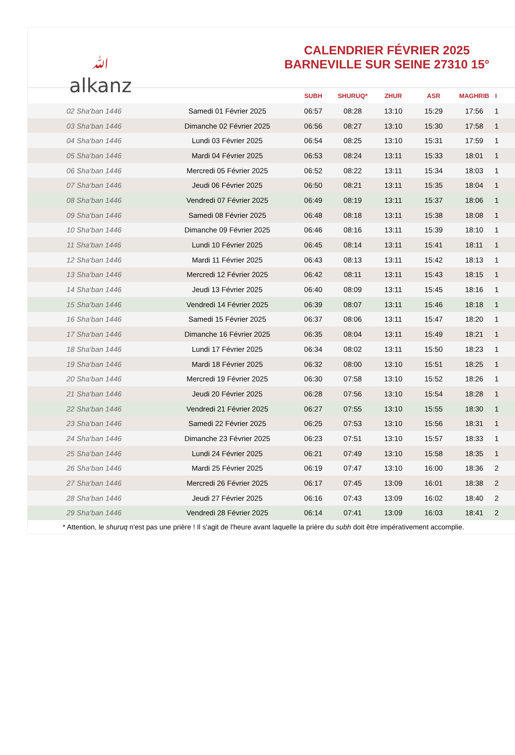ﷲalkanz
CALENDRIER FÉVRIER 2025
BARNEVILLE SUR SEINE 27310 15°
| | | SUBH | SHURUQ* | ZHUR | ASR | MAGHRIB | I |
| --- | --- | --- | --- | --- | --- | --- | --- |
| 02 Sha‘ban 1446 | Samedi 01 Février 2025 | 06:57 | 08:28 | 13:10 | 15:29 | 17:56 | 1 |
| 03 Sha‘ban 1446 | Dimanche 02 Février 2025 | 06:56 | 08:27 | 13:10 | 15:30 | 17:58 | 1 |
| 04 Sha‘ban 1446 | Lundi 03 Février 2025 | 06:54 | 08:25 | 13:10 | 15:31 | 17:59 | 1 |
| 05 Sha‘ban 1446 | Mardi 04 Février 2025 | 06:53 | 08:24 | 13:11 | 15:33 | 18:01 | 1 |
| 06 Sha‘ban 1446 | Mercredi 05 Février 2025 | 06:52 | 08:22 | 13:11 | 15:34 | 18:03 | 1 |
| 07 Sha‘ban 1446 | Jeudi 06 Février 2025 | 06:50 | 08:21 | 13:11 | 15:35 | 18:04 | 1 |
| 08 Sha‘ban 1446 | Vendredi 07 Février 2025 | 06:49 | 08:19 | 13:11 | 15:37 | 18:06 | 1 |
| 09 Sha‘ban 1446 | Samedi 08 Février 2025 | 06:48 | 08:18 | 13:11 | 15:38 | 18:08 | 1 |
| 10 Sha‘ban 1446 | Dimanche 09 Février 2025 | 06:46 | 08:16 | 13:11 | 15:39 | 18:10 | 1 |
| 11 Sha‘ban 1446 | Lundi 10 Février 2025 | 06:45 | 08:14 | 13:11 | 15:41 | 18:11 | 1 |
| 12 Sha‘ban 1446 | Mardi 11 Février 2025 | 06:43 | 08:13 | 13:11 | 15:42 | 18:13 | 1 |
| 13 Sha‘ban 1446 | Mercredi 12 Février 2025 | 06:42 | 08:11 | 13:11 | 15:43 | 18:15 | 1 |
| 14 Sha‘ban 1446 | Jeudi 13 Février 2025 | 06:40 | 08:09 | 13:11 | 15:45 | 18:16 | 1 |
| 15 Sha‘ban 1446 | Vendredi 14 Février 2025 | 06:39 | 08:07 | 13:11 | 15:46 | 18:18 | 1 |
| 16 Sha‘ban 1446 | Samedi 15 Février 2025 | 06:37 | 08:06 | 13:11 | 15:47 | 18:20 | 1 |
| 17 Sha‘ban 1446 | Dimanche 16 Février 2025 | 06:35 | 08:04 | 13:11 | 15:49 | 18:21 | 1 |
| 18 Sha‘ban 1446 | Lundi 17 Février 2025 | 06:34 | 08:02 | 13:11 | 15:50 | 18:23 | 1 |
| 19 Sha‘ban 1446 | Mardi 18 Février 2025 | 06:32 | 08:00 | 13:10 | 15:51 | 18:25 | 1 |
| 20 Sha‘ban 1446 | Mercredi 19 Février 2025 | 06:30 | 07:58 | 13:10 | 15:52 | 18:26 | 1 |
| 21 Sha‘ban 1446 | Jeudi 20 Février 2025 | 06:28 | 07:56 | 13:10 | 15:54 | 18:28 | 1 |
| 22 Sha‘ban 1446 | Vendredi 21 Février 2025 | 06:27 | 07:55 | 13:10 | 15:55 | 18:30 | 1 |
| 23 Sha‘ban 1446 | Samedi 22 Février 2025 | 06:25 | 07:53 | 13:10 | 15:56 | 18:31 | 1 |
| 24 Sha‘ban 1446 | Dimanche 23 Février 2025 | 06:23 | 07:51 | 13:10 | 15:57 | 18:33 | 1 |
| 25 Sha‘ban 1446 | Lundi 24 Février 2025 | 06:21 | 07:49 | 13:10 | 15:58 | 18:35 | 1 |
| 26 Sha‘ban 1446 | Mardi 25 Février 2025 | 06:19 | 07:47 | 13:10 | 16:00 | 18:36 | 2 |
| 27 Sha‘ban 1446 | Mercredi 26 Février 2025 | 06:17 | 07:45 | 13:09 | 16:01 | 18:38 | 2 |
| 28 Sha‘ban 1446 | Jeudi 27 Février 2025 | 06:16 | 07:43 | 13:09 | 16:02 | 18:40 | 2 |
| 29 Sha‘ban 1446 | Vendredi 28 Février 2025 | 06:14 | 07:41 | 13:09 | 16:03 | 18:41 | 2 |
* Attention, le shuruq n'est pas une prière ! Il s'agit de l'heure avant laquelle la prière du subh doit être impérativement accomplie.